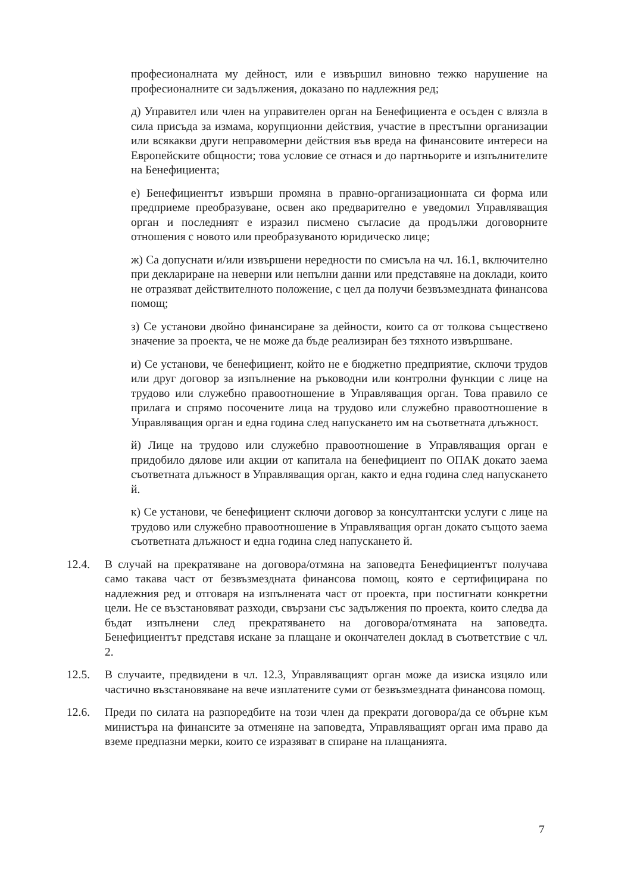професионалната му дейност, или е извършил виновно тежко нарушение на професионалните си задължения, доказано по надлежния ред;
д) Управител или член на управителен орган на Бенефициента е осъден с влязла в сила присъда за измама, корупционни действия, участие в престъпни организации или всякакви други неправомерни действия във вреда на финансовите интереси на Европейските общности; това условие се отнася и до партньорите и изпълнителите на Бенефициента;
е) Бенефициентът извърши промяна в правно-организационната си форма или предприеме преобразуване, освен ако предварително е уведомил Управляващия орган и последният е изразил писмено съгласие да продължи договорните отношения с новото или преобразуваното юридическо лице;
ж) Са допуснати и/или извършени нередности по смисъла на чл. 16.1, включително при деклариране на неверни или непълни данни или представяне на доклади, които не отразяват действителното положение, с цел да получи безвъзмездната финансова помощ;
з) Се установи двойно финансиране за дейности, които са от толкова съществено значение за проекта, че не може да бъде реализиран без тяхното извършване.
и) Се установи, че бенефициент, който не е бюджетно предприятие, сключи трудов или друг договор за изпълнение на ръководни или контролни функции с лице на трудово или служебно правоотношение в Управляващия орган. Това правило се прилага и спрямо посочените лица на трудово или служебно правоотношение в Управляващия орган и една година след напускането им на съответната длъжност.
й) Лице на трудово или служебно правоотношение в Управляващия орган е придобило дялове или акции от капитала на бенефициент по ОПАК докато заема съответната длъжност в Управляващия орган, както и една година след напускането й.
к) Се установи, че бенефициент сключи договор за консултантски услуги с лице на трудово или служебно правоотношение в Управляващия орган докато същото заема съответната длъжност и една година след напускането й.
12.4. В случай на прекратяване на договора/отмяна на заповедта Бенефициентът получава само такава част от безвъзмездната финансова помощ, която е сертифицирана по надлежния ред и отговаря на изпълнената част от проекта, при постигнати конкретни цели. Не се възстановяват разходи, свързани със задължения по проекта, които следва да бъдат изпълнени след прекратяването на договора/отмяната на заповедта. Бенефициентът представя искане за плащане и окончателен доклад в съответствие с чл. 2.
12.5. В случаите, предвидени в чл. 12.3, Управляващият орган може да изиска изцяло или частично възстановяване на вече изплатените суми от безвъзмездната финансова помощ.
12.6. Преди по силата на разпоредбите на този член да прекрати договора/да се обърне към министъра на финансите за отменяне на заповедта, Управляващият орган има право да вземе предпазни мерки, които се изразяват в спиране на плащанията.
7